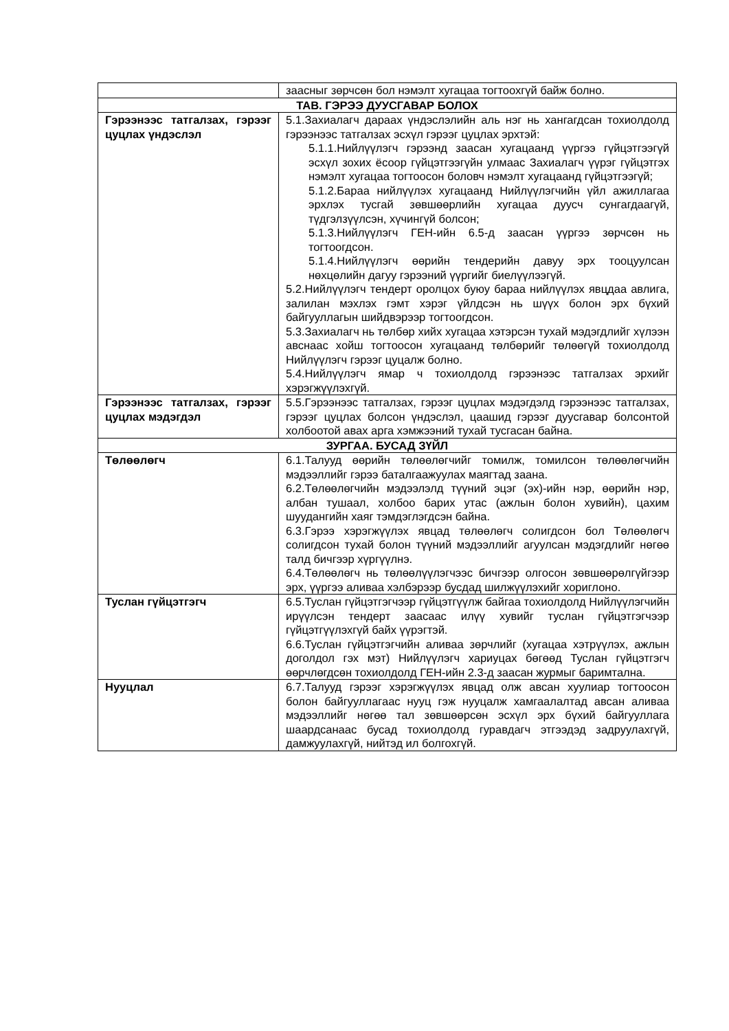| | заасныг зөрчсөн бол нэмэлт хугацаа тогтоохгүй байж болно. |
| ТАВ. ГЭРЭЭ ДУУСГАВАР БОЛОХ | |
| Гэрээнээс татгалзах, гэрээг цуцлах үндэслэл | 5.1.Захиалагч дараах үндэслэлийн аль нэг нь хангагдсан тохиолдолд гэрээнээс татгалзах эсхүл гэрээг цуцлах эрхтэй: 5.1.1.Нийлүүлэгч гэрээнд заасан хугацаанд үүргээ гүйцэтгээгүй эсхүл зохих ёсоор гүйцэтгээгүйн улмаас Захиалагч үүрэг гүйцэтгэх нэмэлт хугацаа тогтоосон боловч нэмэлт хугацаанд гүйцэтгээгүй; 5.1.2.Бараа нийлүүлэх хугацаанд Нийлүүлэгчийн үйл ажиллагаа эрхлэх тусгай зөвшөөрлийн хугацаа дуусч сунгагдаагүй, түдгэлзүүлсэн, хүчингүй болсон; 5.1.3.Нийлүүлэгч ГЕН-ийн 6.5-д заасан үүргээ зөрчсөн нь тогтоогдсон. 5.1.4.Нийлүүлэгч өөрийн тендерийн давуу эрх тооцуулсан нөхцөлийн дагуу гэрээний үүргийг биелүүлээгүй. 5.2.Нийлүүлэгч тендерт оролцох буюу бараа нийлүүлэх явцдаа авлига, залилан мэхлэх гэмт хэрэг үйлдсэн нь шүүх болон эрх бүхий байгууллагын шийдвэрээр тогтоогдсон. 5.3.Захиалагч нь төлбөр хийх хугацаа хэтэрсэн тухай мэдэгдлийг хүлээн авснаас хойш тогтоосон хугацаанд төлбөрийг төлөөгүй тохиолдолд Нийлүүлэгч гэрээг цуцалж болно. 5.4.Нийлүүлэгч ямар ч тохиолдолд гэрээнээс татгалзах эрхийг хэрэгжүүлэхгүй. |
| Гэрээнээс татгалзах, гэрээг цуцлах мэдэгдэл | 5.5.Гэрээнээс татгалзах, гэрээг цуцлах мэдэгдэлд гэрээнээс татгалзах, гэрээг цуцлах болсон үндэслэл, цаашид гэрээг дуусгавар болсонтой холбоотой авах арга хэмжээний тухай тусгасан байна. |
| ЗУРГАА. БУСАД ЗҮЙЛ | |
| Төлөөлөгч | 6.1.Талууд өөрийн төлөөлөгчийг томилж, томилсон төлөөлөгчийн мэдээллийг гэрээ баталгаажуулах маягтад заана. 6.2.Төлөөлөгчийн мэдээлэлд түүний эцэг (эх)-ийн нэр, өөрийн нэр, албан тушаал, холбоо барих утас (ажлын болон хувийн), цахим шуудангийн хаяг тэмдэглэгдсэн байна. 6.3.Гэрээ хэрэгжүүлэх явцад төлөөлөгч солигдсон бол Төлөөлөгч солигдсон тухай болон түүний мэдээллийг агуулсан мэдэгдлийг нөгөө талд бичгээр хүргүүлнэ. 6.4.Төлөөлөгч нь төлөөлүүлэгчээс бичгээр олгосон зөвшөөрөлгүйгээр эрх, үүргээ аливаа хэлбэрээр бусдад шилжүүлэхийг хориглоно. |
| Туслан гүйцэтгэгч | 6.5.Туслан гүйцэтгэгчээр гүйцэтгүүлж байгаа тохиолдолд Нийлүүлэгчийн ирүүлсэн тендерт заасаас илүү хувийг туслан гүйцэтгэгчээр гүйцэтгүүлэхгүй байх үүрэгтэй. 6.6.Туслан гүйцэтгэгчийн аливаа зөрчлийг (хугацаа хэтрүүлэх, ажлын доголдол гэх мэт) Нийлүүлэгч хариуцах бөгөөд Туслан гүйцэтгэгч өөрчлөгдсөн тохиолдолд ГЕН-ийн 2.3-д заасан журмыг баримтална. |
| Нууцлал | 6.7.Талууд гэрээг хэрэгжүүлэх явцад олж авсан хуулиар тогтоосон болон байгууллагаас нууц гэж нууцалж хамгаалалтад авсан аливаа мэдээллийг нөгөө тал зөвшөөрсөн эсхүл эрх бүхий байгууллага шаардсанаас бусад тохиолдолд гуравдагч этгээдэд задруулахгүй, дамжуулахгүй, нийтэд ил болгохгүй. |